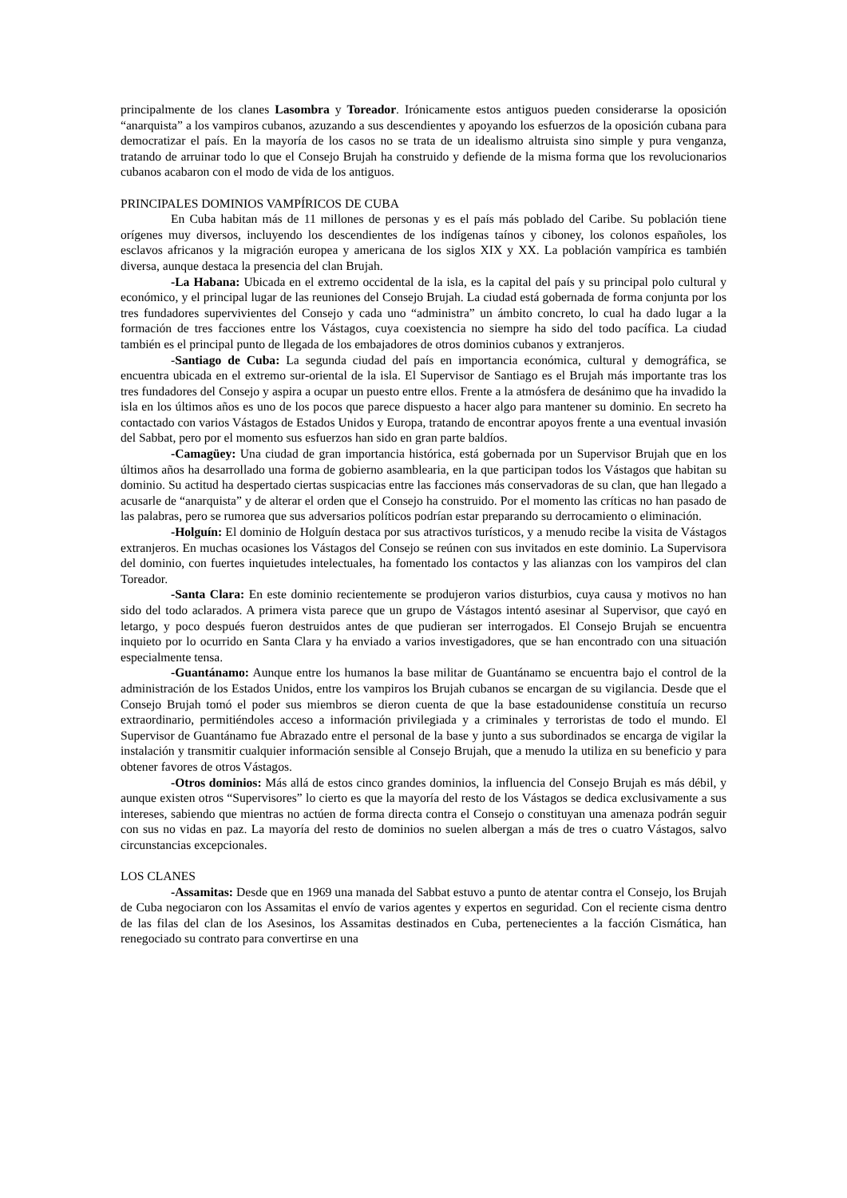principalmente de los clanes Lasombra y Toreador. Irónicamente estos antiguos pueden considerarse la oposición “anarquista” a los vampiros cubanos, azuzando a sus descendientes y apoyando los esfuerzos de la oposición cubana para democratizar el país. En la mayoría de los casos no se trata de un idealismo altruista sino simple y pura venganza, tratando de arruinar todo lo que el Consejo Brujah ha construido y defiende de la misma forma que los revolucionarios cubanos acabaron con el modo de vida de los antiguos.
PRINCIPALES DOMINIOS VAMPÍRICOS DE CUBA
En Cuba habitan más de 11 millones de personas y es el país más poblado del Caribe. Su población tiene orígenes muy diversos, incluyendo los descendientes de los indígenas taínos y ciboney, los colonos españoles, los esclavos africanos y la migración europea y americana de los siglos XIX y XX. La población vampírica es también diversa, aunque destaca la presencia del clan Brujah.
-La Habana: Ubicada en el extremo occidental de la isla, es la capital del país y su principal polo cultural y económico, y el principal lugar de las reuniones del Consejo Brujah. La ciudad está gobernada de forma conjunta por los tres fundadores supervivientes del Consejo y cada uno “administra” un ámbito concreto, lo cual ha dado lugar a la formación de tres facciones entre los Vástagos, cuya coexistencia no siempre ha sido del todo pacífica. La ciudad también es el principal punto de llegada de los embajadores de otros dominios cubanos y extranjeros.
-Santiago de Cuba: La segunda ciudad del país en importancia económica, cultural y demográfica, se encuentra ubicada en el extremo sur-oriental de la isla. El Supervisor de Santiago es el Brujah más importante tras los tres fundadores del Consejo y aspira a ocupar un puesto entre ellos. Frente a la atmósfera de desánimo que ha invadido la isla en los últimos años es uno de los pocos que parece dispuesto a hacer algo para mantener su dominio. En secreto ha contactado con varios Vástagos de Estados Unidos y Europa, tratando de encontrar apoyos frente a una eventual invasión del Sabbat, pero por el momento sus esfuerzos han sido en gran parte baldíos.
-Camagüey: Una ciudad de gran importancia histórica, está gobernada por un Supervisor Brujah que en los últimos años ha desarrollado una forma de gobierno asamblearia, en la que participan todos los Vástagos que habitan su dominio. Su actitud ha despertado ciertas suspicacias entre las facciones más conservadoras de su clan, que han llegado a acusarle de “anarquista” y de alterar el orden que el Consejo ha construido. Por el momento las críticas no han pasado de las palabras, pero se rumorea que sus adversarios políticos podrían estar preparando su derrocamiento o eliminación.
-Holguín: El dominio de Holguín destaca por sus atractivos turísticos, y a menudo recibe la visita de Vástagos extranjeros. En muchas ocasiones los Vástagos del Consejo se reúnen con sus invitados en este dominio. La Supervisora del dominio, con fuertes inquietudes intelectuales, ha fomentado los contactos y las alianzas con los vampiros del clan Toreador.
-Santa Clara: En este dominio recientemente se produjeron varios disturbios, cuya causa y motivos no han sido del todo aclarados. A primera vista parece que un grupo de Vástagos intentó asesinar al Supervisor, que cayó en letargo, y poco después fueron destruidos antes de que pudieran ser interrogados. El Consejo Brujah se encuentra inquieto por lo ocurrido en Santa Clara y ha enviado a varios investigadores, que se han encontrado con una situación especialmente tensa.
-Guantánamo: Aunque entre los humanos la base militar de Guantánamo se encuentra bajo el control de la administración de los Estados Unidos, entre los vampiros los Brujah cubanos se encargan de su vigilancia. Desde que el Consejo Brujah tomó el poder sus miembros se dieron cuenta de que la base estadounidense constituía un recurso extraordinario, permitiéndoles acceso a información privilegiada y a criminales y terroristas de todo el mundo. El Supervisor de Guantánamo fue Abrazado entre el personal de la base y junto a sus subordinados se encarga de vigilar la instalación y transmitir cualquier información sensible al Consejo Brujah, que a menudo la utiliza en su beneficio y para obtener favores de otros Vástagos.
-Otros dominios: Más allá de estos cinco grandes dominios, la influencia del Consejo Brujah es más débil, y aunque existen otros “Supervisores” lo cierto es que la mayoría del resto de los Vástagos se dedica exclusivamente a sus intereses, sabiendo que mientras no actúen de forma directa contra el Consejo o constituyan una amenaza podrán seguir con sus no vidas en paz. La mayoría del resto de dominios no suelen albergan a más de tres o cuatro Vástagos, salvo circunstancias excepcionales.
LOS CLANES
-Assamitas: Desde que en 1969 una manada del Sabbat estuvo a punto de atentar contra el Consejo, los Brujah de Cuba negociaron con los Assamitas el envío de varios agentes y expertos en seguridad. Con el reciente cisma dentro de las filas del clan de los Asesinos, los Assamitas destinados en Cuba, pertenecientes a la facción Cismática, han renegociado su contrato para convertirse en una